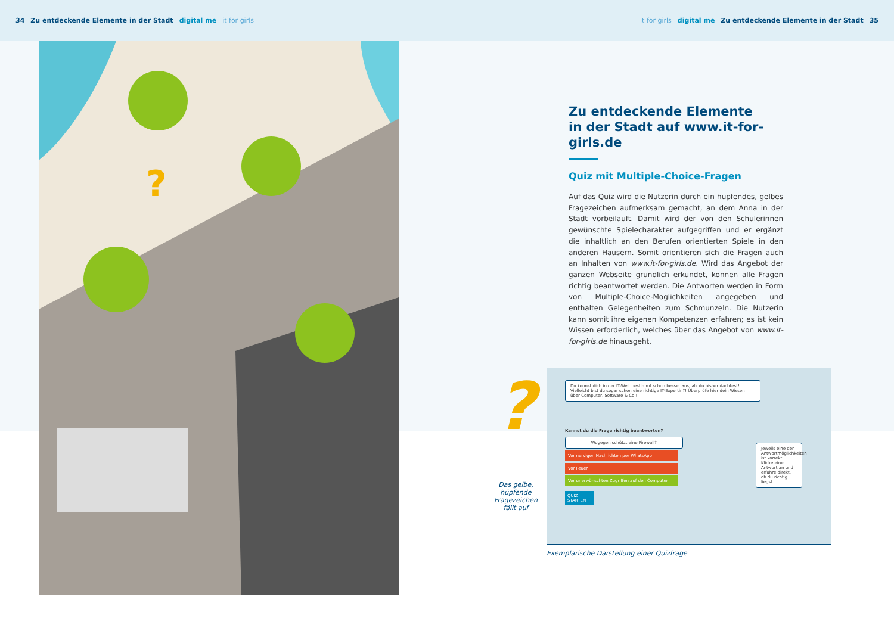34 Zu entdeckende Elemente in der Stadt digital me it for girls
it for girls digital me Zu entdeckende Elemente in der Stadt 35
?
Zu entdeckende Elemente
in der Stadt auf www.it-for-girls.de
Quiz mit Multiple-Choice-Fragen
Auf das Quiz wird die Nutzerin durch ein hüpfendes, gelbes Fragezeichen aufmerksam gemacht, an dem Anna in der Stadt vorbeiläuft. Damit wird der von den Schülerinnen gewünschte Spielecharakter aufgegriffen und er ergänzt die inhaltlich an den Berufen orientierten Spiele in den anderen Häusern. Somit orientieren sich die Fragen auch an Inhalten von www.it-for-girls.de. Wird das Angebot der ganzen Webseite gründlich erkundet, können alle Fragen richtig beantwortet werden. Die Antworten werden in Form von Multiple-Choice-Möglichkeiten angegeben und enthalten Gelegenheiten zum Schmunzeln. Die Nutzerin kann somit ihre eigenen Kompetenzen erfahren; es ist kein Wissen erforderlich, welches über das Angebot von www.it-for-girls.de hinausgeht.
?
Das gelbe, hüpfende Fragezeichen fällt auf
Du kennst dich in der IT-Welt bestimmt schon besser aus, als du bisher dachtest! Vielleicht bist du sogar schon eine richtige IT-Expertin?! Überprüfe hier dein Wissen über Computer, Software & Co.!
Kannst du die Frage richtig beantworten?
Wogegen schützt eine Firewall?
Vor nervigen Nachrichten per WhatsApp
Vor Feuer
Vor unerwünschten Zugriffen auf den Computer
QUIZ STARTEN
Jeweils eine der Antwortmöglichkeiten ist korrekt. Klicke eine Antwort an und erfahre direkt, ob du richtig liegst.
Exemplarische Darstellung einer Quizfrage